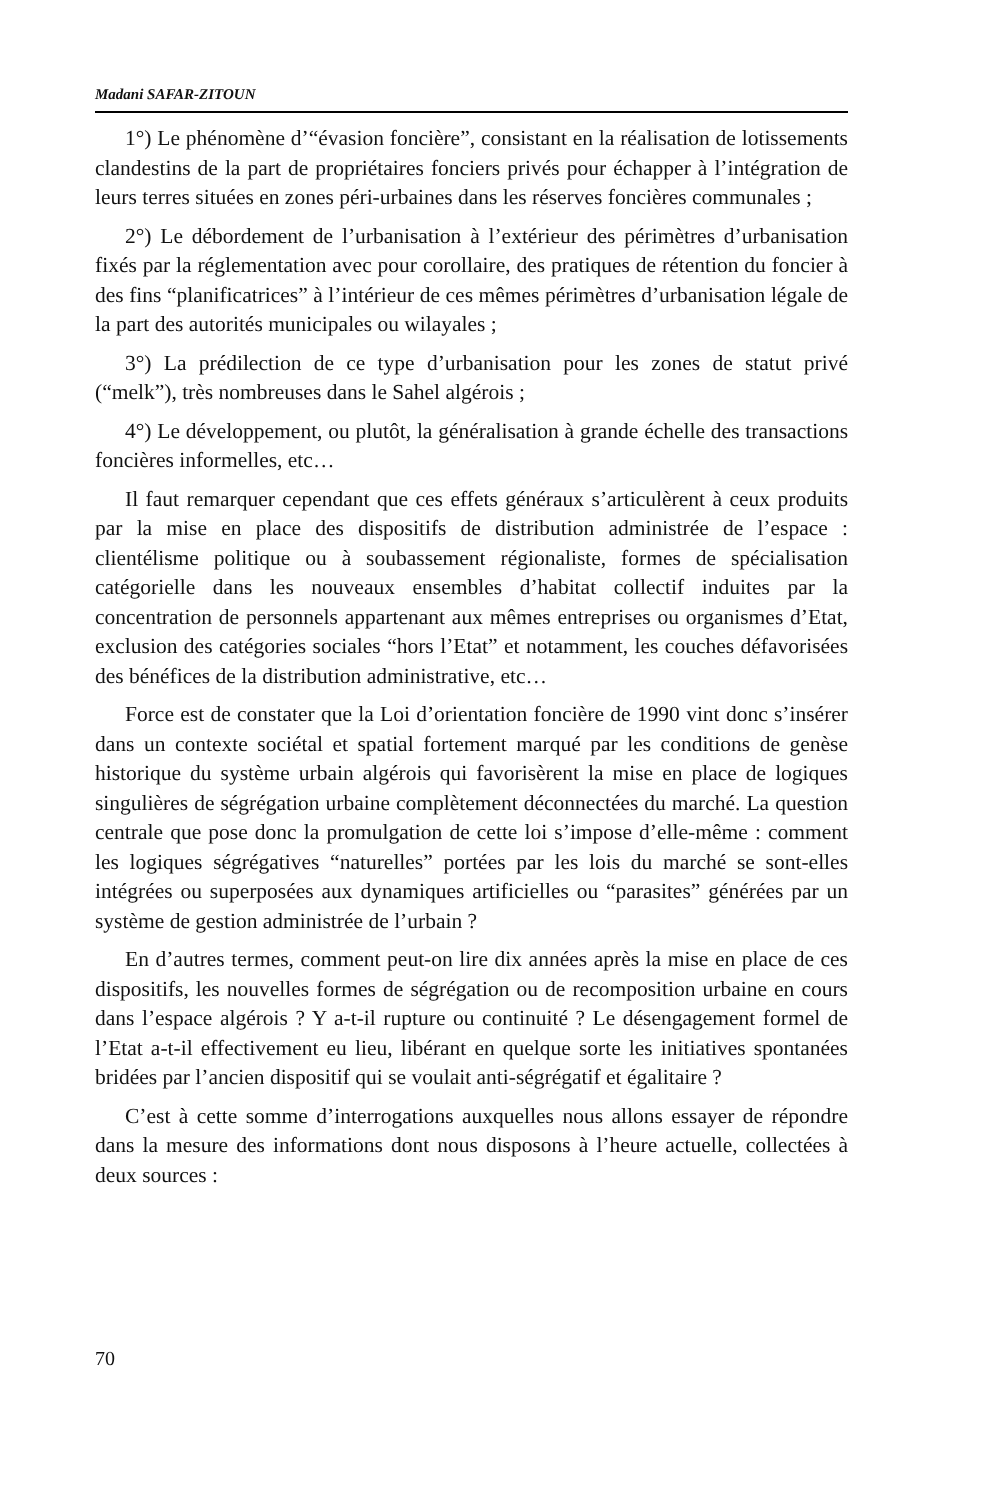Madani SAFAR-ZITOUN
1°) Le phénomène d’“évasion foncière”, consistant en la réalisation de lotissements clandestins de la part de propriétaires fonciers privés pour échapper à l’intégration de leurs terres situées en zones péri-urbaines dans les réserves foncières communales ;
2°) Le débordement de l’urbanisation à l’extérieur des périmètres d’urbanisation fixés par la réglementation avec pour corollaire, des pratiques de rétention du foncier à des fins “planificatrices” à l’intérieur de ces mêmes périmètres d’urbanisation légale de la part des autorités municipales ou wilayales ;
3°) La prédilection de ce type d’urbanisation pour les zones de statut privé (“melk”), très nombreuses dans le Sahel algérois ;
4°) Le développement, ou plutôt, la généralisation à grande échelle des transactions foncières informelles, etc…
Il faut remarquer cependant que ces effets généraux s’articulèrent à ceux produits par la mise en place des dispositifs de distribution administrée de l’espace : clientélisme politique ou à soubassement régionaliste, formes de spécialisation catégorielle dans les nouveaux ensembles d’habitat collectif induites par la concentration de personnels appartenant aux mêmes entreprises ou organismes d’Etat, exclusion des catégories sociales “hors l’Etat” et notamment, les couches défavorisées des bénéfices de la distribution administrative, etc…
Force est de constater que la Loi d’orientation foncière de 1990 vint donc s’insérer dans un contexte sociétal et spatial fortement marqué par les conditions de genèse historique du système urbain algérois qui favorisèrent la mise en place de logiques singulières de ségrégation urbaine complètement déconnectées du marché. La question centrale que pose donc la promulgation de cette loi s’impose d’elle-même : comment les logiques ségrégatives “naturelles” portées par les lois du marché se sont-elles intégrées ou superposées aux dynamiques artificielles ou “parasites” générées par un système de gestion administrée de l’urbain ?
En d’autres termes, comment peut-on lire dix années après la mise en place de ces dispositifs, les nouvelles formes de ségrégation ou de recomposition urbaine en cours dans l’espace algérois ? Y a-t-il rupture ou continuité ? Le désengagement formel de l’Etat a-t-il effectivement eu lieu, libérant en quelque sorte les initiatives spontanées bridées par l’ancien dispositif qui se voulait anti-ségrégatif et égalitaire ?
C’est à cette somme d’interrogations auxquelles nous allons essayer de répondre dans la mesure des informations dont nous disposons à l’heure actuelle, collectées à deux sources :
70